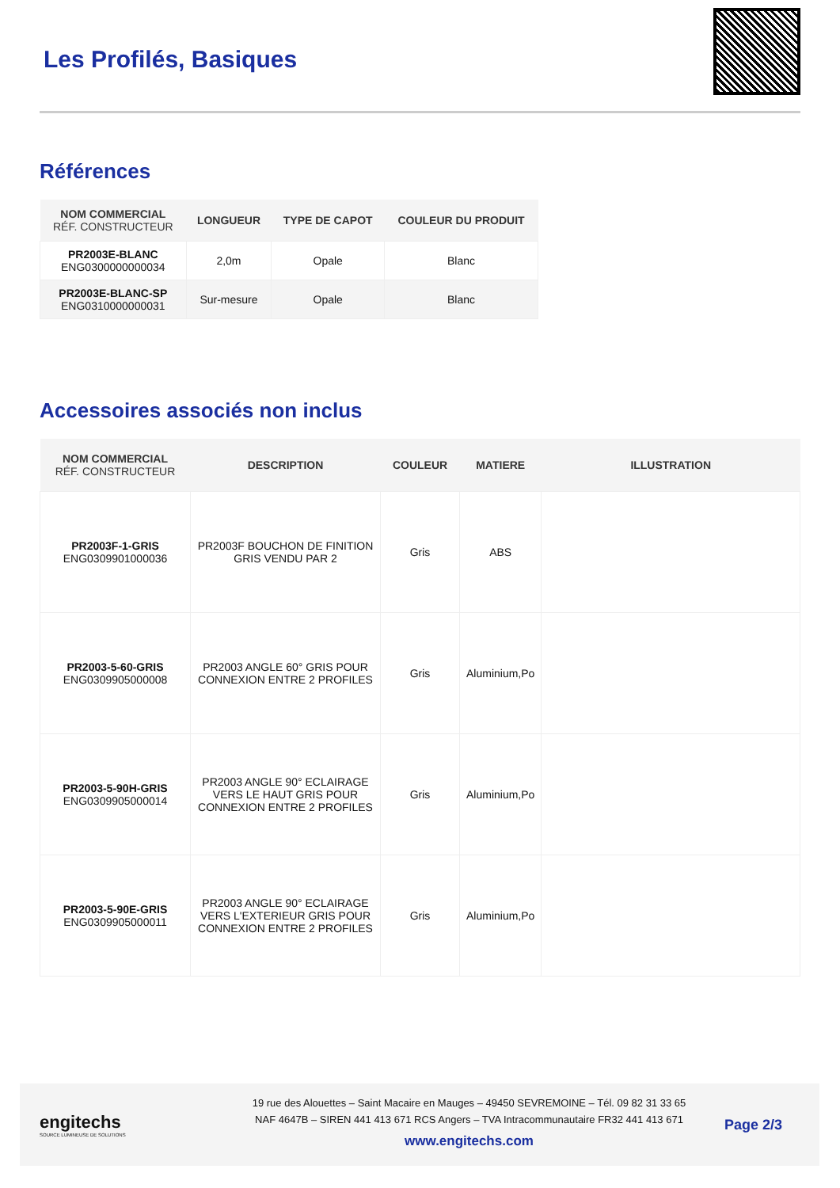Les Profilés, Basiques
Références
| NOM COMMERCIAL RÉF. CONSTRUCTEUR | LONGUEUR | TYPE DE CAPOT | COULEUR DU PRODUIT |
| --- | --- | --- | --- |
| PR2003E-BLANC ENG0300000000034 | 2,0m | Opale | Blanc |
| PR2003E-BLANC-SP ENG0310000000031 | Sur-mesure | Opale | Blanc |
Accessoires associés non inclus
| NOM COMMERCIAL RÉF. CONSTRUCTEUR | DESCRIPTION | COULEUR | MATIERE | ILLUSTRATION |
| --- | --- | --- | --- | --- |
| PR2003F-1-GRIS ENG0309901000036 | PR2003F BOUCHON DE FINITION GRIS VENDU PAR 2 | Gris | ABS | |
| PR2003-5-60-GRIS ENG0309905000008 | PR2003 ANGLE 60° GRIS POUR CONNEXION ENTRE 2 PROFILES | Gris | Aluminium,Po | |
| PR2003-5-90H-GRIS ENG0309905000014 | PR2003 ANGLE 90° ECLAIRAGE VERS LE HAUT GRIS POUR CONNEXION ENTRE 2 PROFILES | Gris | Aluminium,Po | |
| PR2003-5-90E-GRIS ENG0309905000011 | PR2003 ANGLE 90° ECLAIRAGE VERS L'EXTERIEUR GRIS POUR CONNEXION ENTRE 2 PROFILES | Gris | Aluminium,Po | |
engitechs
SOURCE LUMINEUSE DE SOLUTIONS
19 rue des Alouettes – Saint Macaire en Mauges – 49450 SEVREMOINE – Tél. 09 82 31 33 65
NAF 4647B – SIREN 441 413 671 RCS Angers – TVA Intracommunautaire FR32 441 413 671
www.engitechs.com
Page 2/3